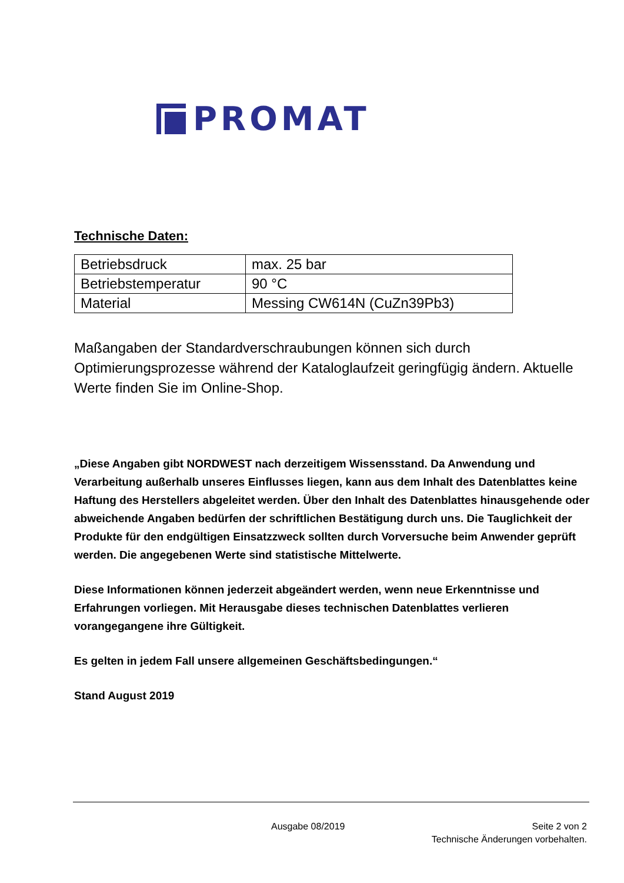PROMAT
Technische Daten:
| Betriebsdruck | max. 25 bar |
| Betriebstemperatur | 90 °C |
| Material | Messing CW614N (CuZn39Pb3) |
Maßangaben der Standardverschraubungen können sich durch Optimierungsprozesse während der Kataloglaufzeit geringfügig ändern. Aktuelle Werte finden Sie im Online-Shop.
„Diese Angaben gibt NORDWEST nach derzeitigem Wissensstand. Da Anwendung und Verarbeitung außerhalb unseres Einflusses liegen, kann aus dem Inhalt des Datenblattes keine Haftung des Herstellers abgeleitet werden. Über den Inhalt des Datenblattes hinausgehende oder abweichende Angaben bedürfen der schriftlichen Bestätigung durch uns. Die Tauglichkeit der Produkte für den endgültigen Einsatzzweck sollten durch Vorversuche beim Anwender geprüft werden. Die angegebenen Werte sind statistische Mittelwerte.
Diese Informationen können jederzeit abgeändert werden, wenn neue Erkenntnisse und Erfahrungen vorliegen. Mit Herausgabe dieses technischen Datenblattes verlieren vorangegangene ihre Gültigkeit.
Es gelten in jedem Fall unsere allgemeinen Geschäftsbedingungen.“
Stand August 2019
Ausgabe 08/2019 Seite 2 von 2
Technische Änderungen vorbehalten.